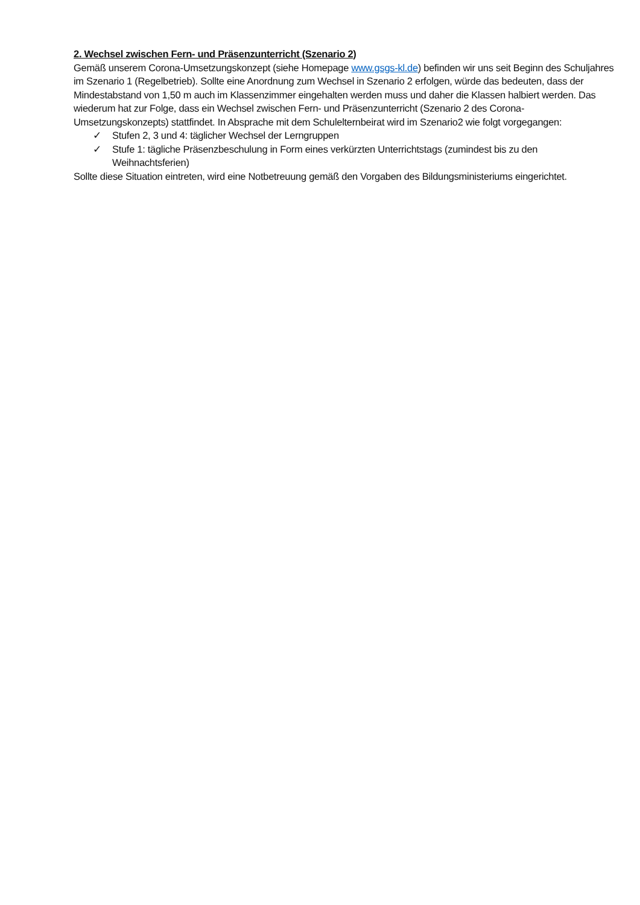2. Wechsel zwischen Fern- und Präsenzunterricht (Szenario 2)
Gemäß unserem Corona-Umsetzungskonzept (siehe Homepage www.gsgs-kl.de) befinden wir uns seit Beginn des Schuljahres im Szenario 1 (Regelbetrieb). Sollte eine Anordnung zum Wechsel in Szenario 2 erfolgen, würde das bedeuten, dass der Mindestabstand von 1,50 m auch im Klassenzimmer eingehalten werden muss und daher die Klassen halbiert werden. Das wiederum hat zur Folge, dass ein Wechsel zwischen Fern- und Präsenzunterricht (Szenario 2 des Corona-Umsetzungskonzepts) stattfindet. In Absprache mit dem Schulelternbeirat wird im Szenario2 wie folgt vorgegangen:
✓ Stufen 2, 3 und 4: täglicher Wechsel der Lerngruppen
✓ Stufe 1: tägliche Präsenzbeschulung in Form eines verkürzten Unterrichtstags (zumindest bis zu den Weihnachtsferien)
Sollte diese Situation eintreten, wird eine Notbetreuung gemäß den Vorgaben des Bildungsministeriums eingerichtet.